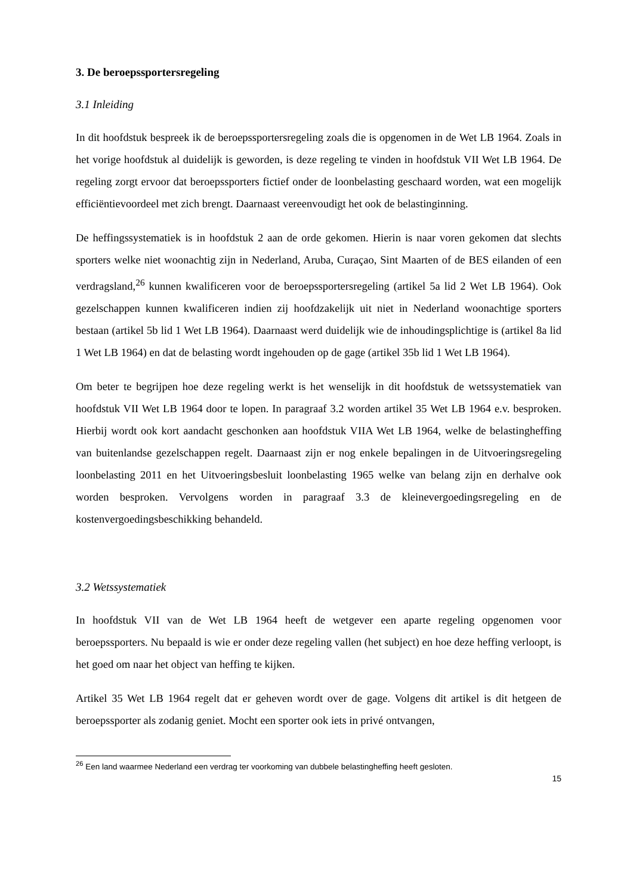3. De beroepssportersregeling
3.1 Inleiding
In dit hoofdstuk bespreek ik de beroepssportersregeling zoals die is opgenomen in de Wet LB 1964. Zoals in het vorige hoofdstuk al duidelijk is geworden, is deze regeling te vinden in hoofdstuk VII Wet LB 1964. De regeling zorgt ervoor dat beroepssporters fictief onder de loonbelasting geschaard worden, wat een mogelijk efficiëntievoordeel met zich brengt. Daarnaast vereenvoudigt het ook de belastinginning.
De heffingssystematiek is in hoofdstuk 2 aan de orde gekomen. Hierin is naar voren gekomen dat slechts sporters welke niet woonachtig zijn in Nederland, Aruba, Curaçao, Sint Maarten of de BES eilanden of een verdragsland,<sup>26</sup> kunnen kwalificeren voor de beroepssportersregeling (artikel 5a lid 2 Wet LB 1964). Ook gezelschappen kunnen kwalificeren indien zij hoofdzakelijk uit niet in Nederland woonachtige sporters bestaan (artikel 5b lid 1 Wet LB 1964). Daarnaast werd duidelijk wie de inhoudingsplichtige is (artikel 8a lid 1 Wet LB 1964) en dat de belasting wordt ingehouden op de gage (artikel 35b lid 1 Wet LB 1964).
Om beter te begrijpen hoe deze regeling werkt is het wenselijk in dit hoofdstuk de wetssystematiek van hoofdstuk VII Wet LB 1964 door te lopen. In paragraaf 3.2 worden artikel 35 Wet LB 1964 e.v. besproken. Hierbij wordt ook kort aandacht geschonken aan hoofdstuk VIIA Wet LB 1964, welke de belastingheffing van buitenlandse gezelschappen regelt. Daarnaast zijn er nog enkele bepalingen in de Uitvoeringsregeling loonbelasting 2011 en het Uitvoeringsbesluit loonbelasting 1965 welke van belang zijn en derhalve ook worden besproken. Vervolgens worden in paragraaf 3.3 de kleinevergoedingsregeling en de kostenvergoedingsbeschikking behandeld.
3.2 Wetssystematiek
In hoofdstuk VII van de Wet LB 1964 heeft de wetgever een aparte regeling opgenomen voor beroepssporters. Nu bepaald is wie er onder deze regeling vallen (het subject) en hoe deze heffing verloopt, is het goed om naar het object van heffing te kijken.
Artikel 35 Wet LB 1964 regelt dat er geheven wordt over de gage. Volgens dit artikel is dit hetgeen de beroepssporter als zodanig geniet. Mocht een sporter ook iets in privé ontvangen,
<sup>26</sup> Een land waarmee Nederland een verdrag ter voorkoming van dubbele belastingheffing heeft gesloten.
15